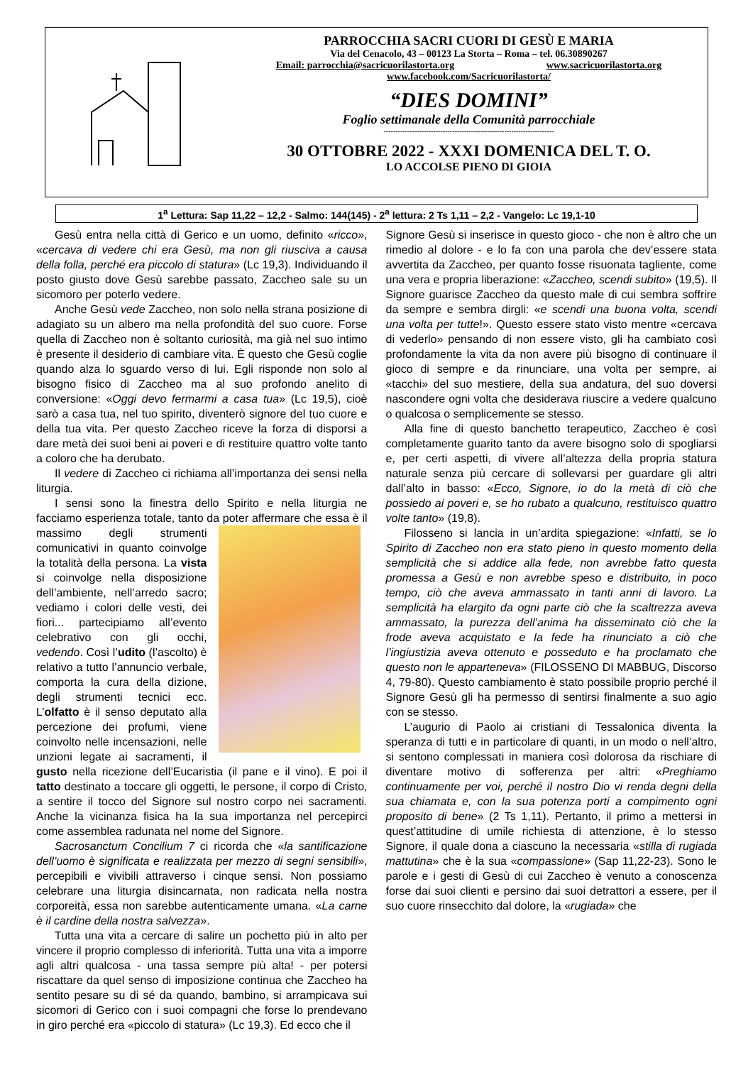PARROCCHIA SACRI CUORI DI GESÙ E MARIA
Via del Cenacolo, 43 – 00123 La Storta – Roma – tel. 06.30890267
Email: parrocchia@sacricuorilastorta.org www.sacricuorilastorta.org
www.facebook.com/Sacricuorilastorta/
“DIES DOMINI”
Foglio settimanale della Comunità parrocchiale
------------------------------------------------------------------------
30 OTTOBRE 2022 - XXXI DOMENICA DEL T. O.
LO ACCOLSE PIENO DI GIOIA
1<sup>a</sup> Lettura: Sap 11,22 – 12,2 - Salmo: 144(145) - 2<sup>a</sup> lettura: 2 Ts 1,11 – 2,2 - Vangelo: Lc 19,1-10
Gesù entra nella città di Gerico e un uomo, definito «ricco», «cercava di vedere chi era Gesù, ma non gli riusciva a causa della folla, perché era piccolo di statura» (Lc 19,3). Individuando il posto giusto dove Gesù sarebbe passato, Zaccheo sale su un sicomoro per poterlo vedere.
Anche Gesù vede Zaccheo, non solo nella strana posizione di adagiato su un albero ma nella profondità del suo cuore. Forse quella di Zaccheo non è soltanto curiosità, ma già nel suo intimo è presente il desiderio di cambiare vita. È questo che Gesù coglie quando alza lo sguardo verso di lui. Egli risponde non solo al bisogno fisico di Zaccheo ma al suo profondo anelito di conversione: «Oggi devo fermarmi a casa tua» (Lc 19,5), cioè sarò a casa tua, nel tuo spirito, diventerò signore del tuo cuore e della tua vita. Per questo Zaccheo riceve la forza di disporsi a dare metà dei suoi beni ai poveri e di restituire quattro volte tanto a coloro che ha derubato.
Il vedere di Zaccheo ci richiama all’importanza dei sensi nella liturgia.
I sensi sono la finestra dello Spirito e nella liturgia ne facciamo esperienza totale, tanto da poter affermare che essa è il massimo degli strumenti comunicativi in quanto coinvolge la totalità della persona. La vista si coinvolge nella disposizione dell’ambiente, nell’arredo sacro; vediamo i colori delle vesti, dei fiori... partecipiamo all’evento celebrativo con gli occhi, vedendo. Così l’udito (l’ascolto) è relativo a tutto l’annuncio verbale, comporta la cura della dizione, degli strumenti tecnici ecc. L’olfatto è il senso deputato alla percezione dei profumi, viene coinvolto nelle incensazioni, nelle unzioni legate ai sacramenti, il gusto nella ricezione dell’Eucaristia (il pane e il vino). E poi il tatto destinato a toccare gli oggetti, le persone, il corpo di Cristo, a sentire il tocco del Signore sul nostro corpo nei sacramenti. Anche la vicinanza fisica ha la sua importanza nel percepirci come assemblea radunata nel nome del Signore.
Sacrosanctum Concilium 7 ci ricorda che «la santificazione dell’uomo è significata e realizzata per mezzo di segni sensibili», percepibili e vivibili attraverso i cinque sensi. Non possiamo celebrare una liturgia disincarnata, non radicata nella nostra corporeità, essa non sarebbe autenticamente umana. «La carne è il cardine della nostra salvezza».
Tutta una vita a cercare di salire un pochetto più in alto per vincere il proprio complesso di inferiorità. Tutta una vita a imporre agli altri qualcosa - una tassa sempre più alta! - per potersi riscattare da quel senso di imposizione continua che Zaccheo ha sentito pesare su di sé da quando, bambino, si arrampicava sui sicomori di Gerico con i suoi compagni che forse lo prendevano in giro perché era «piccolo di statura» (Lc 19,3). Ed ecco che il
Signore Gesù si inserisce in questo gioco - che non è altro che un rimedio al dolore - e lo fa con una parola che dev’essere stata avvertita da Zaccheo, per quanto fosse risuonata tagliente, come una vera e propria liberazione: «Zaccheo, scendi subito» (19,5). Il Signore guarisce Zaccheo da questo male di cui sembra soffrire da sempre e sembra dirgli: «e scendi una buona volta, scendi una volta per tutte!». Questo essere stato visto mentre «cercava di vederlo» pensando di non essere visto, gli ha cambiato così profondamente la vita da non avere più bisogno di continuare il gioco di sempre e da rinunciare, una volta per sempre, ai «tacchi» del suo mestiere, della sua andatura, del suo doversi nascondere ogni volta che desiderava riuscire a vedere qualcuno o qualcosa o semplicemente se stesso.
Alla fine di questo banchetto terapeutico, Zaccheo è così completamente guarito tanto da avere bisogno solo di spogliarsi e, per certi aspetti, di vivere all’altezza della propria statura naturale senza più cercare di sollevarsi per guardare gli altri dall’alto in basso: «Ecco, Signore, io do la metà di ciò che possiedo ai poveri e, se ho rubato a qualcuno, restituisco quattro volte tanto» (19,8).
Filosseno si lancia in un’ardita spiegazione: «Infatti, se lo Spirito di Zaccheo non era stato pieno in questo momento della semplicità che si addice alla fede, non avrebbe fatto questa promessa a Gesù e non avrebbe speso e distribuito, in poco tempo, ciò che aveva ammassato in tanti anni di lavoro. La semplicità ha elargito da ogni parte ciò che la scaltrezza aveva ammassato, la purezza dell’anima ha disseminato ciò che la frode aveva acquistato e la fede ha rinunciato a ciò che l’ingiustizia aveva ottenuto e posseduto e ha proclamato che questo non le apparteneva» (FILOSSENO DI MABBUG, Discorso 4, 79-80). Questo cambiamento è stato possibile proprio perché il Signore Gesù gli ha permesso di sentirsi finalmente a suo agio con se stesso.
L’augurio di Paolo ai cristiani di Tessalonica diventa la speranza di tutti e in particolare di quanti, in un modo o nell’altro, si sentono complessati in maniera così dolorosa da rischiare di diventare motivo di sofferenza per altri: «Preghiamo continuamente per voi, perché il nostro Dio vi renda degni della sua chiamata e, con la sua potenza porti a compimento ogni proposito di bene» (2 Ts 1,11). Pertanto, il primo a mettersi in quest’attitudine di umile richiesta di attenzione, è lo stesso Signore, il quale dona a ciascuno la necessaria «stilla di rugiada mattutina» che è la sua «compassione» (Sap 11,22-23). Sono le parole e i gesti di Gesù di cui Zaccheo è venuto a conoscenza forse dai suoi clienti e persino dai suoi detrattori a essere, per il suo cuore rinsecchito dal dolore, la «rugiada» che